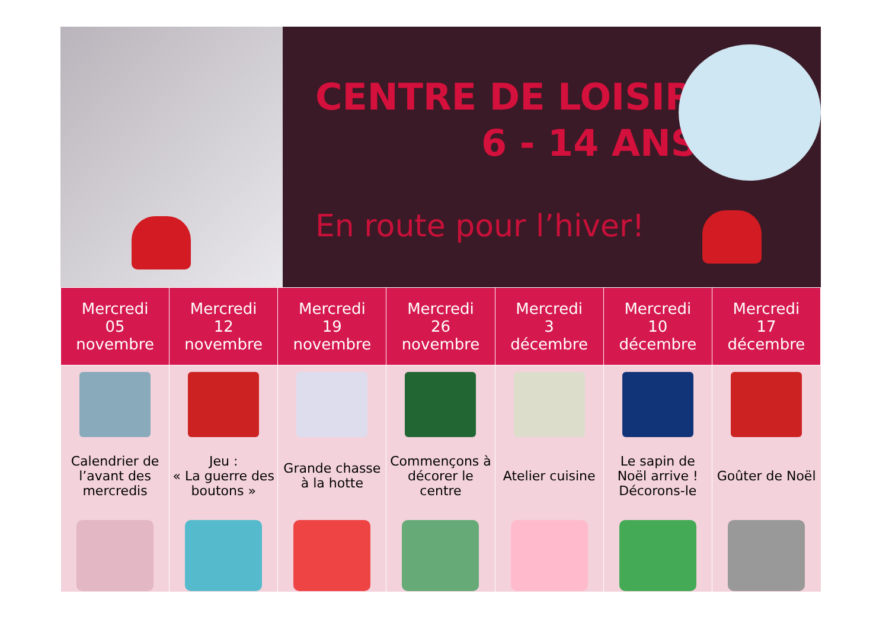CENTRE DE LOISIRS
6 - 14 ANS
En route pour l’hiver!
| Mercredi 05 novembre | Mercredi 12 novembre | Mercredi 19 novembre | Mercredi 26 novembre | Mercredi 3 décembre | Mercredi 10 décembre | Mercredi 17 décembre |
| --- | --- | --- | --- | --- | --- | --- |
| Calendrier de l’avant des mercredis | Jeu : « La guerre des boutons » | Grande chasse à la hotte | Commençons à décorer le centre | Atelier cuisine | Le sapin de Noël arrive ! Décorons-le | Goûter de Noël |